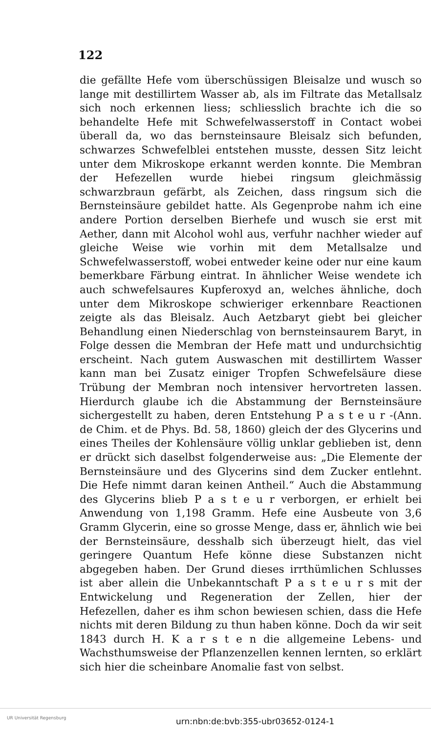122
die gefällte Hefe vom überschüssigen Bleisalze und wusch so lange mit destillirtem Wasser ab, als im Filtrate das Metallsalz sich noch erkennen liess; schliesslich brachte ich die so behandelte Hefe mit Schwefelwasserstoff in Contact wobei überall da, wo das bernsteinsaure Bleisalz sich befunden, schwarzes Schwefelblei entstehen musste, dessen Sitz leicht unter dem Mikroskope erkannt werden konnte. Die Membran der Hefezellen wurde hiebei ringsum gleichmässig schwarzbraun gefärbt, als Zeichen, dass ringsum sich die Bernsteinsäure gebildet hatte. Als Gegenprobe nahm ich eine andere Portion derselben Bierhefe und wusch sie erst mit Aether, dann mit Alcohol wohl aus, verfuhr nachher wieder auf gleiche Weise wie vorhin mit dem Metallsalze und Schwefelwasserstoff, wobei entweder keine oder nur eine kaum bemerkbare Färbung eintrat. In ähnlicher Weise wendete ich auch schwefelsaures Kupferoxyd an, welches ähnliche, doch unter dem Mikroskope schwieriger erkennbare Reactionen zeigte als das Bleisalz. Auch Aetzbaryt giebt bei gleicher Behandlung einen Niederschlag von bernsteinsaurem Baryt, in Folge dessen die Membran der Hefe matt und undurchsichtig erscheint. Nach gutem Auswaschen mit destillirtem Wasser kann man bei Zusatz einiger Tropfen Schwefelsäure diese Trübung der Membran noch intensiver hervortreten lassen. Hierdurch glaube ich die Abstammung der Bernsteinsäure sichergestellt zu haben, deren Entstehung P a s t e u r -(Ann. de Chim. et de Phys. Bd. 58, 1860) gleich der des Glycerins und eines Theiles der Kohlensäure völlig unklar geblieben ist, denn er drückt sich daselbst folgenderweise aus: „Die Elemente der Bernsteinsäure und des Glycerins sind dem Zucker entlehnt. Die Hefe nimmt daran keinen Antheil.“ Auch die Abstammung des Glycerins blieb P a s t e u r verborgen, er erhielt bei Anwendung von 1,198 Gramm. Hefe eine Ausbeute von 3,6 Gramm Glycerin, eine so grosse Menge, dass er, ähnlich wie bei der Bernsteinsäure, desshalb sich überzeugt hielt, das viel geringere Quantum Hefe könne diese Substanzen nicht abgegeben haben. Der Grund dieses irrthümlichen Schlusses ist aber allein die Unbekanntschaft P a s t e u r s mit der Entwickelung und Regeneration der Zellen, hier der Hefezellen, daher es ihm schon bewiesen schien, dass die Hefe nichts mit deren Bildung zu thun haben könne. Doch da wir seit 1843 durch H. K a r s t e n die allgemeine Lebens- und Wachsthumsweise der Pflanzenzellen kennen lernten, so erklärt sich hier die scheinbare Anomalie fast von selbst.
UR Universität Regensburg
urn:nbn:de:bvb:355-ubr03652-0124-1